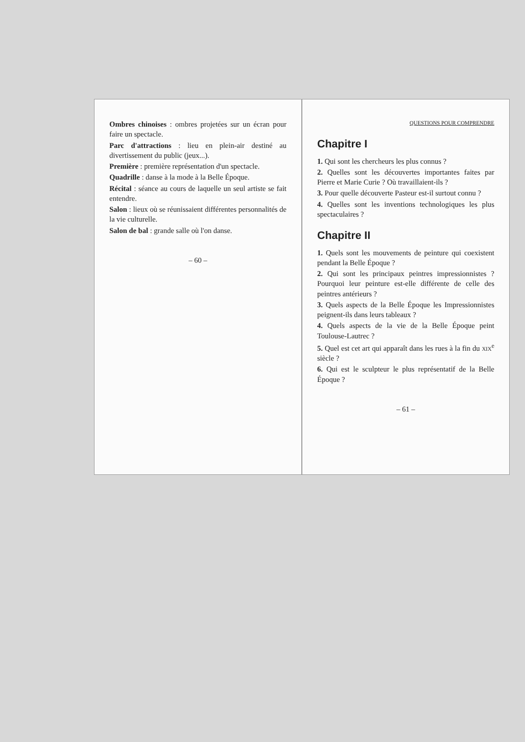Ombres chinoises : ombres projetées sur un écran pour faire un spectacle.
Parc d'attractions : lieu en plein-air destiné au divertissement du public (jeux...).
Première : première représentation d'un spectacle.
Quadrille : danse à la mode à la Belle Époque.
Récital : séance au cours de laquelle un seul artiste se fait entendre.
Salon : lieux où se réunissaient différentes personnalités de la vie culturelle.
Salon de bal : grande salle où l'on danse.
– 60 –
QUESTIONS POUR COMPRENDRE
Chapitre I
1. Qui sont les chercheurs les plus connus ?
2. Quelles sont les découvertes importantes faites par Pierre et Marie Curie ? Où travaillaient-ils ?
3. Pour quelle découverte Pasteur est-il surtout connu ?
4. Quelles sont les inventions technologiques les plus spectaculaires ?
Chapitre II
1. Quels sont les mouvements de peinture qui coexistent pendant la Belle Époque ?
2. Qui sont les principaux peintres impressionnistes ? Pourquoi leur peinture est-elle différente de celle des peintres antérieurs ?
3. Quels aspects de la Belle Époque les Impressionnistes peignent-ils dans leurs tableaux ?
4. Quels aspects de la vie de la Belle Époque peint Toulouse-Lautrec ?
5. Quel est cet art qui apparaît dans les rues à la fin du xix<sup>e</sup> siècle ?
6. Qui est le sculpteur le plus représentatif de la Belle Époque ?
– 61 –